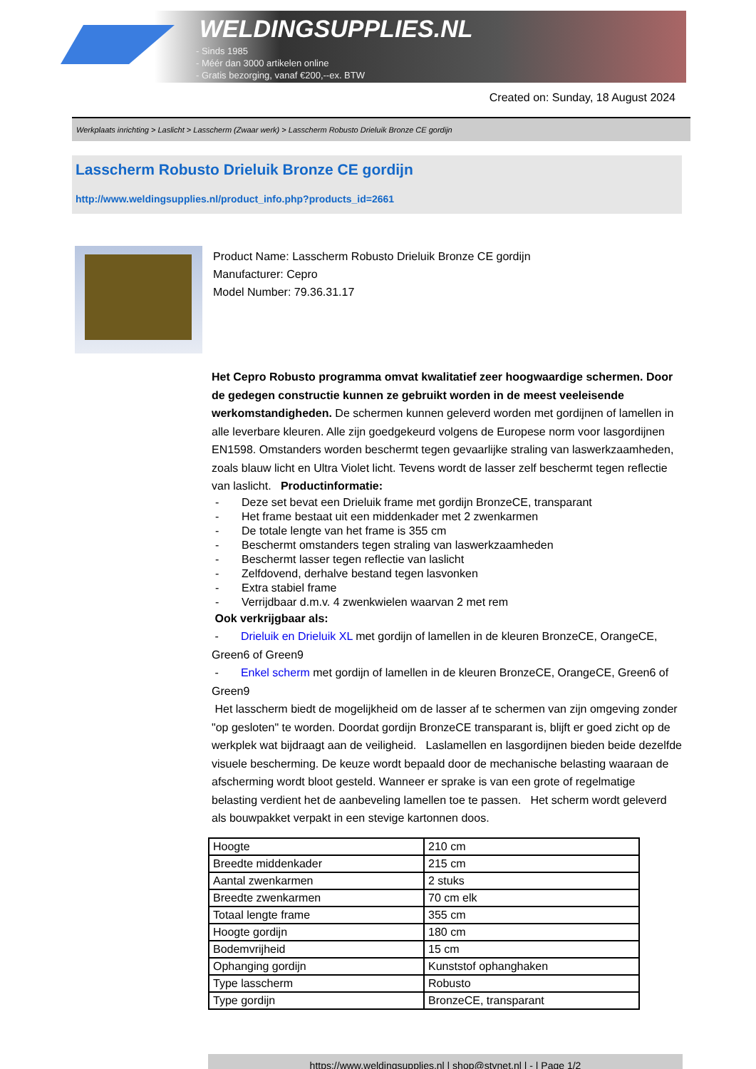WELDINGSUPPLIES.NL
- Sinds 1985
- Méér dan 3000 artikelen online
- Gratis bezorging, vanaf €200,--ex. BTW
Created on: Sunday, 18 August 2024
Werkplaats inrichting > Laslicht > Lasscherm (Zwaar werk) > Lasscherm Robusto Drieluik Bronze CE gordijn
Lasscherm Robusto Drieluik Bronze CE gordijn
http://www.weldingsupplies.nl/product_info.php?products_id=2661
Product Name: Lasscherm Robusto Drieluik Bronze CE gordijn
Manufacturer: Cepro
Model Number: 79.36.31.17
Het Cepro Robusto programma omvat kwalitatief zeer hoogwaardige schermen. Door de gedegen constructie kunnen ze gebruikt worden in de meest veeleisende werkomstandigheden. De schermen kunnen geleverd worden met gordijnen of lamellen in alle leverbare kleuren. Alle zijn goedgekeurd volgens de Europese norm voor lasgordijnen EN1598. Omstanders worden beschermt tegen gevaarlijke straling van laswerkzaamheden, zoals blauw licht en Ultra Violet licht. Tevens wordt de lasser zelf beschermt tegen reflectie van laslicht. Productinformatie:
- Deze set bevat een Drieluik frame met gordijn BronzeCE, transparant
- Het frame bestaat uit een middenkader met 2 zwenkarmen
- De totale lengte van het frame is 355 cm
- Beschermt omstanders tegen straling van laswerkzaamheden
- Beschermt lasser tegen reflectie van laslicht
- Zelfdovend, derhalve bestand tegen lasvonken
- Extra stabiel frame
- Verrijdbaar d.m.v. 4 zwenkwielen waarvan 2 met rem
Ook verkrijgbaar als:
- Drieluik en Drieluik XL met gordijn of lamellen in de kleuren BronzeCE, OrangeCE, Green6 of Green9
- Enkel scherm met gordijn of lamellen in de kleuren BronzeCE, OrangeCE, Green6 of Green9
Het lasscherm biedt de mogelijkheid om de lasser af te schermen van zijn omgeving zonder "op gesloten" te worden. Doordat gordijn BronzeCE transparant is, blijft er goed zicht op de werkplek wat bijdraagt aan de veiligheid. Laslamellen en lasgordijnen bieden beide dezelfde visuele bescherming. De keuze wordt bepaald door de mechanische belasting waaraan de afscherming wordt bloot gesteld. Wanneer er sprake is van een grote of regelmatige belasting verdient het de aanbeveling lamellen toe te passen. Het scherm wordt geleverd als bouwpakket verpakt in een stevige kartonnen doos.
| Hoogte | 210 cm |
| Breedte middenkader | 215 cm |
| Aantal zwenkarmen | 2 stuks |
| Breedte zwenkarmen | 70 cm elk |
| Totaal lengte frame | 355 cm |
| Hoogte gordijn | 180 cm |
| Bodemvrijheid | 15 cm |
| Ophanging gordijn | Kunststof ophanghaken |
| Type lasscherm | Robusto |
| Type gordijn | BronzeCE, transparant |
https://www.weldingsupplies.nl | shop@stvnet.nl | - | Page 1/2